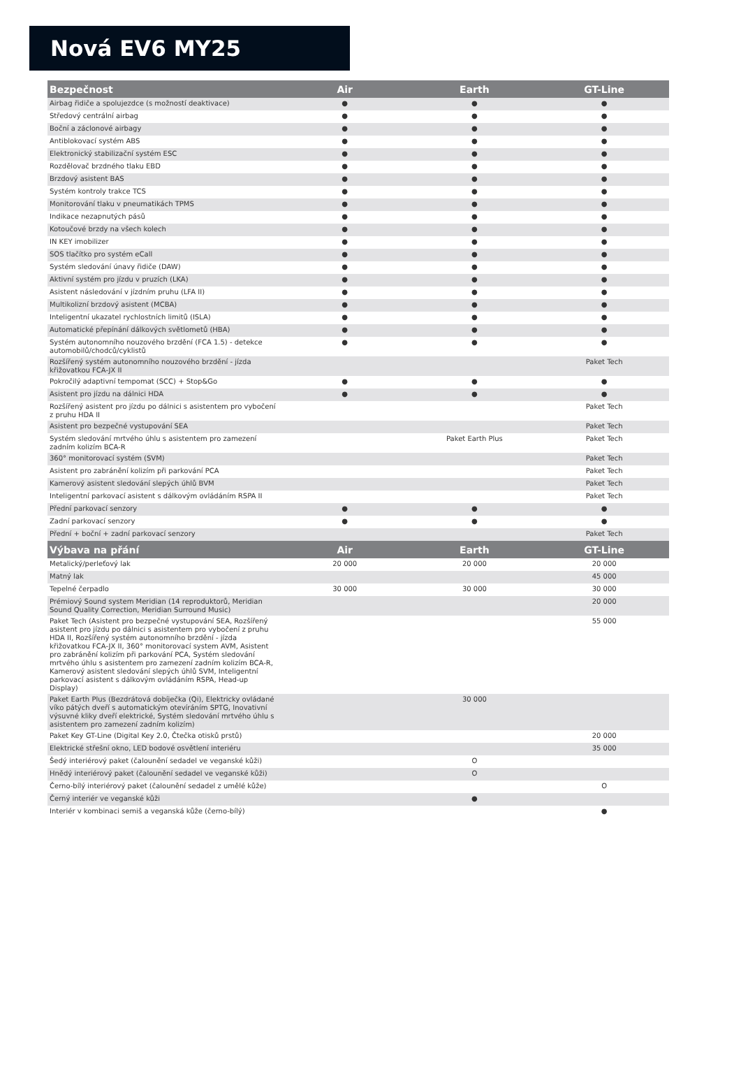Nová EV6 MY25
| Bezpečnost | Air | Earth | GT-Line |
| --- | --- | --- | --- |
| Airbag řidiče a spolujezdce (s možností deaktivace) | ● | ● | ● |
| Středový centrální airbag | ● | ● | ● |
| Boční a záclonové airbagy | ● | ● | ● |
| Antiblokovací systém ABS | ● | ● | ● |
| Elektronický stabilizační systém ESC | ● | ● | ● |
| Rozdělovač brzdného tlaku EBD | ● | ● | ● |
| Brzdový asistent BAS | ● | ● | ● |
| Systém kontroly trakce TCS | ● | ● | ● |
| Monitorování tlaku v pneumatikách TPMS | ● | ● | ● |
| Indikace nezapnutých pásů | ● | ● | ● |
| Kotoučové brzdy na všech kolech | ● | ● | ● |
| IN KEY imobilizer | ● | ● | ● |
| SOS tlačítko pro systém eCall | ● | ● | ● |
| Systém sledování únavy řidiče (DAW) | ● | ● | ● |
| Aktivní systém pro jízdu v pruzích (LKA) | ● | ● | ● |
| Asistent následování v jízdním pruhu (LFA II) | ● | ● | ● |
| Multikolizní brzdový asistent (MCBA) | ● | ● | ● |
| Inteligentní ukazatel rychlostních limitů (ISLA) | ● | ● | ● |
| Automatické přepínání dálkových světlometů (HBA) | ● | ● | ● |
| Systém autonomního nouzového brzdění (FCA 1.5) - detekce automobilů/chodců/cyklistů | ● | ● | ● |
| Rozšířený systém autonomního nouzového brzdění - jízda křižovatkou FCA-JX II | | | Paket Tech |
| Pokročilý adaptivní tempomat (SCC) + Stop&Go | ● | ● | ● |
| Asistent pro jízdu na dálnici HDA | ● | ● | ● |
| Rozšířený asistent pro jízdu po dálnici s asistentem pro vybočení z pruhu HDA II | | | Paket Tech |
| Asistent pro bezpečné vystupování SEA | | | Paket Tech |
| Systém sledování mrtvého úhlu s asistentem pro zamezení zadním kolizím BCA-R | | Paket Earth Plus | Paket Tech |
| 360° monitorovací systém (SVM) | | | Paket Tech |
| Asistent pro zabránění kolizím při parkování PCA | | | Paket Tech |
| Kamerový asistent sledování slepých úhlů BVM | | | Paket Tech |
| Inteligentní parkovací asistent s dálkovým ovládáním RSPA II | | | Paket Tech |
| Přední parkovací senzory | ● | ● | ● |
| Zadní parkovací senzory | ● | ● | ● |
| Přední + boční + zadní parkovací senzory | | | Paket Tech |
| Výbava na přání | Air | Earth | GT-Line |
| Metalický/perleťový lak | 20 000 | 20 000 | 20 000 |
| Matný lak | | | 45 000 |
| Tepelné čerpadlo | 30 000 | 30 000 | 30 000 |
| Prémiový Sound system Meridian (14 reproduktorů, Meridian Sound Quality Correction, Meridian Surround Music) | | | 20 000 |
| Paket Tech (Asistent pro bezpečné vystupování SEA, Rozšířený asistent pro jízdu po dálnici s asistentem pro vybočení z pruhu HDA II, Rozšířený systém autonomního brzdění - jízda křižovatkou FCA-JX II, 360° monitorovací system AVM, Asistent pro zabránění kolizím při parkování PCA, Systém sledování mrtvého úhlu s asistentem pro zamezení zadním kolizím BCA-R, Kamerový asistent sledování slepých úhlů SVM, Inteligentní parkovací asistent s dálkovým ovládáním RSPA, Head-up Display) | | | 55 000 |
| Paket Earth Plus (Bezdrátová dobíječka (Qi), Elektricky ovládané víko pátých dveří s automatickým otevíráním SPTG, Inovativní výsuvné kliky dveří elektrické, Systém sledování mrtvého úhlu s asistentem pro zamezení zadním kolizím) | | 30 000 | |
| Paket Key GT-Line (Digital Key 2.0, Čtečka otisků prstů) | | | 20 000 |
| Elektrické střešní okno, LED bodové osvětlení interiéru | | | 35 000 |
| Šedý interiérový paket (čalounění sedadel ve veganské kůži) | | O | |
| Hnědý interiérový paket (čalounění sedadel ve veganské kůži) | | O | |
| Černo-bílý interiérový paket (čalounění sedadel z umělé kůže) | | | O |
| Černý interiér ve veganské kůži | | ● | |
| Interiér v kombinaci semiš a veganská kůže (černo-bílý) | | | ● |